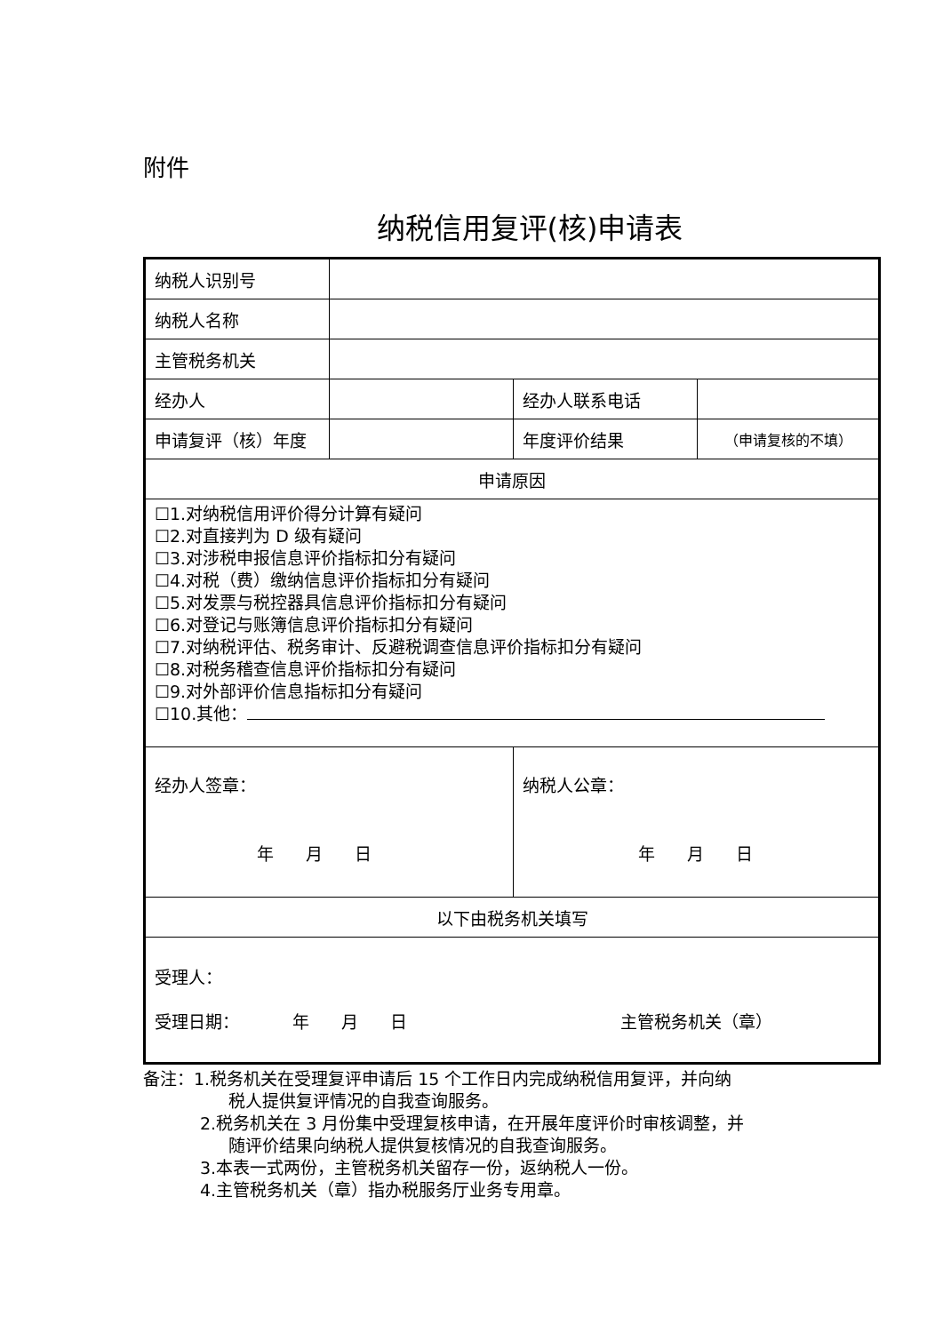附件
纳税信用复评(核)申请表
| 纳税人识别号 | | | |
| 纳税人名称 | | | |
| 主管税务机关 | | | |
| 经办人 | | 经办人联系电话 | |
| 申请复评（核）年度 | | 年度评价结果 | （申请复核的不填） |
| 申请原因 | | | |
| ☐1.对纳税信用评价得分计算有疑问 ☐2.对直接判为 D 级有疑问 ☐3.对涉税申报信息评价指标扣分有疑问 ☐4.对税（费）缴纳信息评价指标扣分有疑问 ☐5.对发票与税控器具信息评价指标扣分有疑问 ☐6.对登记与账簿信息评价指标扣分有疑问 ☐7.对纳税评估、税务审计、反避税调查信息评价指标扣分有疑问 ☐8.对税务稽查信息评价指标扣分有疑问 ☐9.对外部评价信息指标扣分有疑问 ☐10.其他： | | | |
| 经办人签章： 年 月 日 | | 纳税人公章： 年 月 日 | |
| 以下由税务机关填写 | | | |
| 受理人： 受理日期： 年 月 日 主管税务机关（章） | | | |
备注：1.税务机关在受理复评申请后 15 个工作日内完成纳税信用复评，并向纳
税人提供复评情况的自我查询服务。
2.税务机关在 3 月份集中受理复核申请，在开展年度评价时审核调整，并
随评价结果向纳税人提供复核情况的自我查询服务。
3.本表一式两份，主管税务机关留存一份，返纳税人一份。
4.主管税务机关（章）指办税服务厅业务专用章。